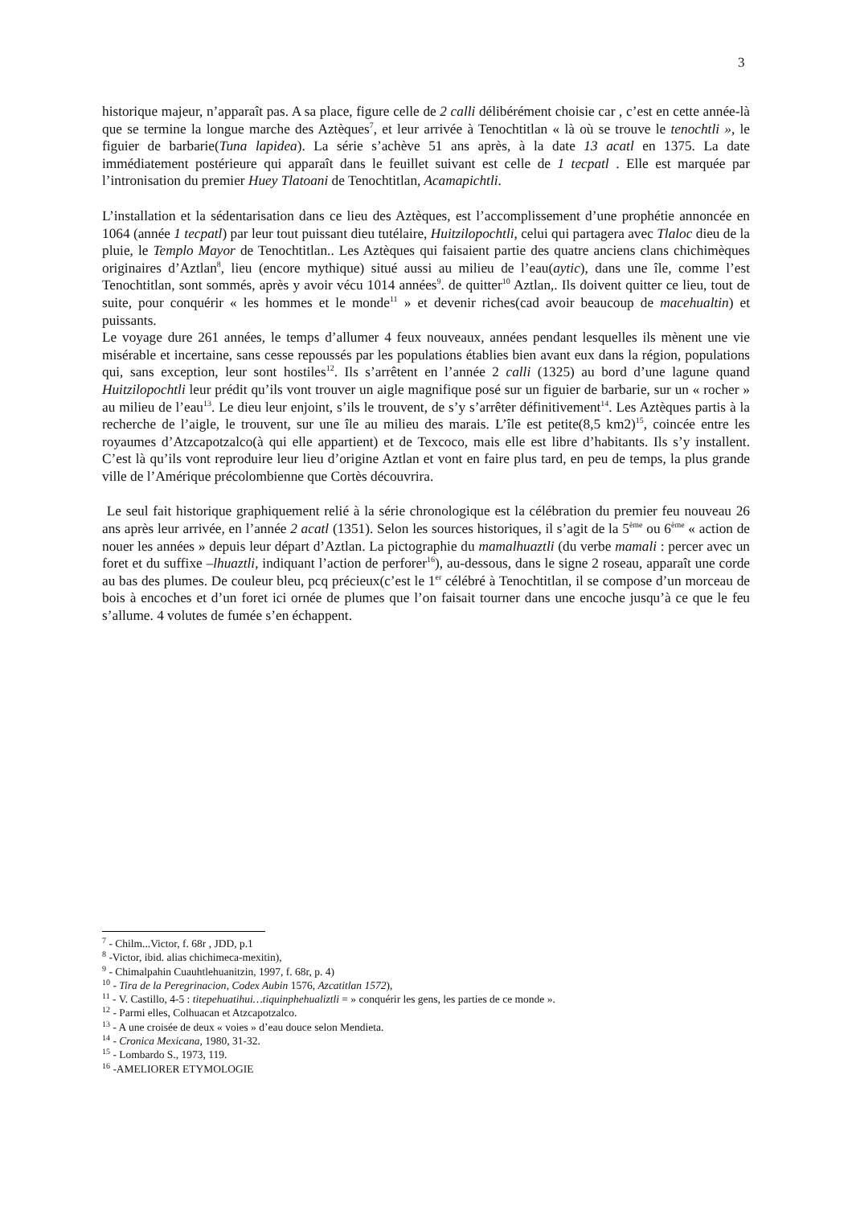3
historique majeur, n’apparaît pas. A sa place, figure celle de 2 calli délibérément choisie car , c’est en cette année-là que se termine la longue marche des Aztèques<sup>7</sup>, et leur arrivée à Tenochtitlan « là où se trouve le tenochtli », le figuier de barbarie(Tuna lapidea). La série s’achève 51 ans après, à la date 13 acatl en 1375. La date immédiatement postérieure qui apparaît dans le feuillet suivant est celle de 1 tecpatl . Elle est marquée par l’intronisation du premier Huey Tlatoani de Tenochtitlan, Acamapichtli.
L’installation et la sédentarisation dans ce lieu des Aztèques, est l’accomplissement d’une prophétie annoncée en 1064 (année 1 tecpatl) par leur tout puissant dieu tutélaire, Huitzilopochtli, celui qui partagera avec Tlaloc dieu de la pluie, le Templo Mayor de Tenochtitlan.. Les Aztèques qui faisaient partie des quatre anciens clans chichimèques originaires d’Aztlan<sup>8</sup>, lieu (encore mythique) situé aussi au milieu de l’eau(aytic), dans une île, comme l’est Tenochtitlan, sont sommés, après y avoir vécu 1014 années<sup>9</sup>. de quitter<sup>10</sup> Aztlan,. Ils doivent quitter ce lieu, tout de suite, pour conquérir « les hommes et le monde<sup>11</sup> » et devenir riches(cad avoir beaucoup de macehualtin) et puissants.
Le voyage dure 261 années, le temps d’allumer 4 feux nouveaux, années pendant lesquelles ils mènent une vie misérable et incertaine, sans cesse repoussés par les populations établies bien avant eux dans la région, populations qui, sans exception, leur sont hostiles<sup>12</sup>. Ils s’arrêtent en l’année 2 calli (1325) au bord d’une lagune quand Huitzilopochtli leur prédit qu’ils vont trouver un aigle magnifique posé sur un figuier de barbarie, sur un « rocher » au milieu de l’eau<sup>13</sup>. Le dieu leur enjoint, s’ils le trouvent, de s’y s’arrêter définitivement<sup>14</sup>. Les Aztèques partis à la recherche de l’aigle, le trouvent, sur une île au milieu des marais. L’île est petite(8,5 km2)<sup>15</sup>, coincée entre les royaumes d’Atzcapotzalco(à qui elle appartient) et de Texcoco, mais elle est libre d’habitants. Ils s’y installent. C’est là qu’ils vont reproduire leur lieu d’origine Aztlan et vont en faire plus tard, en peu de temps, la plus grande ville de l’Amérique précolombienne que Cortès découvrira.
Le seul fait historique graphiquement relié à la série chronologique est la célébration du premier feu nouveau 26 ans après leur arrivée, en l’année 2 acatl (1351). Selon les sources historiques, il s’agit de la 5<sup>ème</sup> ou 6<sup>ème</sup> « action de nouer les années » depuis leur départ d’Aztlan. La pictographie du mamalhuaztli (du verbe mamali : percer avec un foret et du suffixe –lhuaztli, indiquant l’action de perforer<sup>16</sup>), au-dessous, dans le signe 2 roseau, apparaît une corde au bas des plumes. De couleur bleu, pcq précieux(c’est le 1<sup>er</sup> célébré à Tenochtitlan, il se compose d’un morceau de bois à encoches et d’un foret ici ornée de plumes que l’on faisait tourner dans une encoche jusqu’à ce que le feu s’allume. 4 volutes de fumée s’en échappent.
<sup>7</sup> - Chilm...Victor, f. 68r , JDD, p.1
<sup>8</sup> -Victor, ibid. alias chichimeca-mexitin),
<sup>9</sup> - Chimalpahin Cuauhtlehuanitzin, 1997, f. 68r, p. 4)
<sup>10</sup> - Tira de la Peregrinacion, Codex Aubin 1576, Azcatitlan 1572),
<sup>11</sup> - V. Castillo, 4-5 : titepehuatihui…tiquinphehualiztli = » conquérir les gens, les parties de ce monde ».
<sup>12</sup> - Parmi elles, Colhuacan et Atzcapotzalco.
<sup>13</sup> - A une croisée de deux « voies » d’eau douce selon Mendieta.
<sup>14</sup> - Cronica Mexicana, 1980, 31-32.
<sup>15</sup> - Lombardo S., 1973, 119.
<sup>16</sup> -AMELIORER ETYMOLOGIE